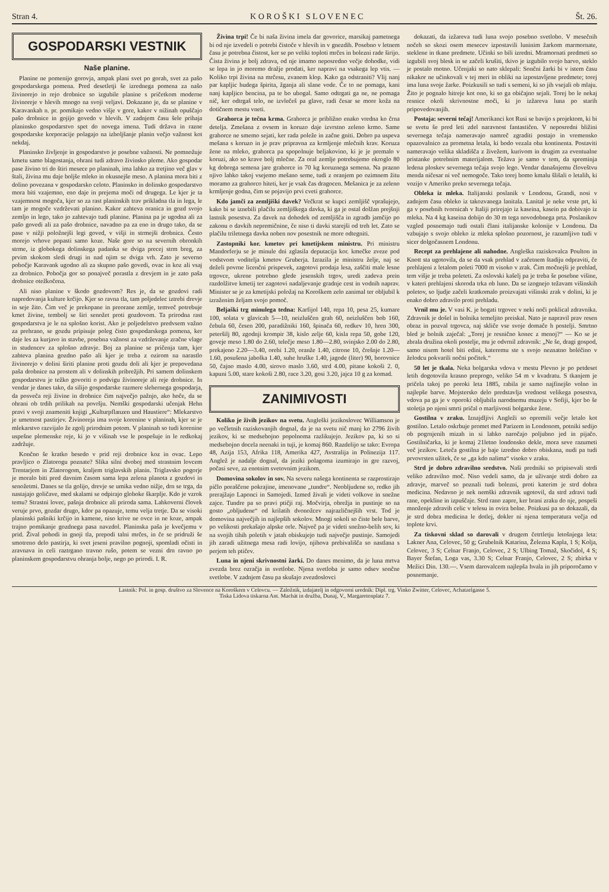Stran 4. K O R O Š K I S L O V E N E C Št. 26.
GOSPODARSKI VESTNIK
Naše planine.
Planine ne pomenijo gorovja, ampak plani svet po gorah, svet za pašo gospodarskega pomena. Pred desetletji še izrednega pomena za našo živinorejo in rejo drobnice so izgubile planine s pričetkom moderne živinoreje v hlevih mnogo na svoji veljavi. Dokazano je, da se planine v Karavankah n. pr. pomikajo vedno višje v gore, kakor v nižinah opuščajo pašo drobnice in gojijo govedo v hlevih. V zadnjem času šele prihaja planinsko gospodarstvo spet do novega imena. Tudi država in razne gospodarske korporacije polagajo na izboljšanje planin večjo važnost kot nekdaj.
Planinsko življenje in gospodarstvo je posebne važnosti. Ne pomnožuje kmetu samo blagostanja, ohrani tudi zdravo živinsko pleme. Ako gospodar pase živino tri do štiri mesece po planinah, ima lahko za tretjino več glav v štali, živina mu daje boljše mleko in okusnejše meso. A planina mora biti z dolino povezana v gospodarsko celoto. Planinsko in dolinsko gospodarstvo mora biti vzajemno, eno daje in prejema moči od drugega. Le kjer je ta vzajemnost mogoča, kjer so za rast planinskih trav prikladna tla in lega, le tam je mogoče vzdrževati planino. Kakor zahteva oranica in gozd svojo zemljo in lego, tako jo zahtevajo tudi planine. Planina pa je ugodna ali za pašo govedi ali za pašo drobnice, navadno pa za eno in drugo tako, da se pase v nižji položnejši legi goved, v višji in strmejši drobnica. Često morejo vrhove popasti samo koze. Naše gore so na severnih obronkih strme, iz globokega dolinskega padanka se dviga precej strm breg, za prvim skokom sledi drugi in nad njim se dviga vrh. Zato je severno pobočje Karavank ugodno ali za skupno pašo govedi, ovac in koz ali vsaj za drobnico. Pobočja gor so ponajveč porastla z drevjem in je zato paša drobnice otežkočena.
Ali niso planine v škodo gozdovom? Res je, da se gozdovi radi napredovanja kulture krčijo. Kjer so ravna tla, tam poljedelec iztrebi drevje in seje žito. Čim več je prekopane in preorane zemlje, temveč potrebuje kmet živine, tembolj se širi senožet proti gozdovom. Ta prirodna rast gospodarstva je le na splošno korist. Ako je poljedelstvo predvsem važno za prehrano, se gozdu pripisuje poleg čisto gospodarskega pomena, ker daje les za kurjavo in stavbe, posebna važnost za vzdrževanje zračne vlage in studencev za splošno zdravje. Boj za planine se pričenja tam, kjer zahteva planina gozdno pašo ali kjer je treba z ozirom na narastlo živinorejo v dolini širiti planine proti gozdu doli ali kjer je prepovedana paša drobnice na prostem ali v dolinskih pribrežjih. Pri samem dolinskem gospodarstvu je težko govoriti o podvigu živinoreje ali reje drobnice. In vendar je danes tako, da silijo gospodarske razmere slehernega gospodarja, da posveča reji živine in drobnice čim največjo pažnjo, ako hoče, da se ohrani ob trdih prilikah na površju. Nemški gospodarski učenjak Hehn pravi v svoji znameniti knjigi „Kulturpflanzen und Haustiere“: Mlekarstvo je umetnost pastirjev. Živinoreja ima svoje korenine v planinah, kjer se je mlekarstvo razvijalo že zgolj prirodnim potom. V planinah so tudi korenine uspešne plemenske reje, ki jo v višinah vse le pospešuje in le redkokaj zadržuje.
Končno še kratko besedo v prid reji drobnice koz in ovac. Lepo pravljico o Zlatorogu poznate? Slika silni dvoboj med strastnim lovcem Trentarjem in Zlatorogom, kraljem triglavskih planin. Triglavsko pogorje je moralo biti pred davnim časom sama lepa zelena planota z gozdovi in senožetmi. Danes se tla golijo, drevje se umika vedno nižje, drn se trga, da nastajajo goličave, med skalami se odpirajo globoke škarplje. Kdo je vzrok temu? Strastni lovec, pašnja drobnice ali priroda sama. Lahkoverni človek veruje prvo, gozdar drugo, kdor pa opazuje, temu velja tretje. Da se visoki planinski pašniki krčijo in kamene, niso krive ne ovce in ne koze, ampak trajno pomikanje gozdnega pasa navzdol. Planinska paša je kvečjemu v prid. Žival pohodi in gnoji tla, prepodi talni mrčes, in če se pridruži še smotreno delo pastirja, ki svet jeseni pravilno pognoji, spomladi očisti in zravnava in celi raztrgano travno rušo, potem se vezni drn ravno po planinskem gospodarstvu ohranja bolje, nego po prirodi. I. R.
Živina trpi! Če bi naša živina imela dar govorice, marsikaj pametnega bi od nje izvedeli o potrebi čistoče v hlevih in v gnezdih. Posebno v letnem času je potrebna čistost, ker se po veliki toploti mrčes in bolezni rade širijo. Čista živina je bolj zdrava, od nje imamo neposredno večje dohodke, vidi se lepa in jo moremo dražje prodati, ker napravi na vsakega lep vtis. — Koliko trpi živina na mrčesu, zvanem klop. Kako ga odstraniti? Vlij nanj par kapljic hudega špirita, žganja ali slane vode. Če to ne pomaga, kani nanj kapljico bencina, pa te bo ubogal. Samo odtrgati ga ne, ne pomaga nič, ker odtrgaš telo, ne izvlečeš pa glave, radi česar se more koža na dotičnem mestu vneti.
Grahorca je tečna krma. Grahorca je približno enako vredna ko črna detelja. Zmešana z ovsem in koruzo daje izvrstno zeleno krmo. Same grahorce ne smemo sejati, ker rada poleže in začne gniti. Dobro pa uspeva mešana s koruzo in je prav pripravna za krmljenje mlečnih krav. Koruza žene na mleko, grahorca pa spopolnuje beljakovino, ki je je premalo v koruzi, ako so krave bolj mlečne. Za oral zemlje potrebujemo okroglo 80 kg dobrega semena jare grahorce in 70 kg koruznega semena. Na prazno njivo lahko takoj vsejemo mešano seme, tudi z oranjem po ozimnem žitu moramo za grahorco hiteti, ker je vsak čas dragocen. Mešanica je za zeleno krmljenje godna, čim se pojavijo prvi cveti grahorce.
Kdo jamči za zemljiški davek? Večkrat se kupci zemljišč vprašujejo, kako bi se iznebili plačilu zemljiškega davka, ki ga je ostal dolžan prejšnji lastnik posestva. Za davek na dohodek od zemljišča in zgradb jamčijo po zakonu o davkih nepremičnine, če niso ti davki starejši od treh let. Zato se plačilu triletnega davka noben nov posestnik ne more odtegniti.
Zastopniki kor. kmetov pri kmetijskem ministru. Pri ministru Mandorferju se je minule dni zglasila deputacija kor. kmečke zveze pod vodstvom voditelja kmetov Gruberja. Izrazila je ministru želje, naj se deželi povrne licenčni prispevek, zagotovi prodaja lesa, zaščiti male lesne trgovce, ukrene potrebno glede jesenskih trgov, uredi zadeva prein razdolžitve kmetij ter zagotovi nadaljevanje gradnje cest in vodnih naprav. Minister se je za kmetijski položaj na Koroškem zelo zanimal ter obljubil k izraženim željam svojo pomoč.
Beljaški trg minulega tedna: Karfijol 140, repa 10, pesa 25, kumare 100, solata v glavicah 5—10, neizluščen grah 60, neizluščen bob 160, čebula 60, česen 200, paradižniki 160, špinača 60, redkev 10, hren 300, peteršilj 80, zgodnji krompir 38, kislo zelje 60, kisla repa 50, gobe 120, goveje meso 1.80 do 2.60, telečje meso 1.80—2.80, svinjsko 2.00 do 2.80, prekajeno 2.20—3.40, orehi 1.20, oranže 1.40, citrone 10, črešnje 1.20—1.60, posušena jabolka 1.40, suhe hruške 1.40, jagode (liter) 90, borovnice 50, čajno maslo 4.00, sirovo maslo 3.60, strd 4.00, pitane kokoši 2. 0, kapuni 5.00, stare kokoši 2.80, race 3.20, gosi 3.20, jajca 10 g za komad.
ZANIMIVOSTI
Koliko je živih jezikov na svetu. Angleški jezikoslovec Williamson je po večletnih raziskovanjih dognal, da je na svetu nič manj ko 2796 živih jezikov, ki se medsebojno popolnoma razlikujejo. Jezikov pa, ki so si medsebojno docela neenaki in tuji, je komaj 860. Razdelijo se tako: Evropa 48, Azija 153, Afrika 118, Amerika 427, Avstralija in Polinezija 117. Anglež je nadalje dognal, da jeziki polagoma izumirajo in gre razvoj, počasi seve, za enotnim svetovnim jezikom.
Domovina sokolov in sov. Na severu našega kontinenta se razprostirajo pičlo poraščene pokrajine, imenovane „tundre“. Neobljudene so, redko jih prerajžajo Laponci in Samojedi. Izmed živali je videti volkove in snežne zajce. Tundre pa so pravi ptičji raj. Močvirja, obrežja in pustinje so na gosto „obljudene“ od krilatih dvonožcev najrazličnejših vrst. Tod je domovina največjih in najlepših sokolov. Mnogi sokoli so čiste bele barve, po velikosti prekašajo alpske orle. Največ pa je videti snežno-belih sov, ki na svojih tihih poletih v jatah obiskujejo tudi največje pustinje. Samojedi jih zaradi užitnega mesa radi lovijo, njihova prebivališča so nastlana s perjem teh ptičev.
Luna in njeni skrivnostni žarki. Do danes menimo, da je luna mrtva zvezda brez ozračja in svetlobe. Njena svetloba je samo odsev sončne svetlobe. V zadnjem času pa skušajo zvezdoslovci
dokazati, da izžareva tudi luna svojo posebno svetlobo. V mesečnih nočeh so skozi osem mesecev izpostavili luninim žarkom marmornate, steklene in tkane predmete. Učinki so bili izredni. Mramornati predmeti so izgubili svoj blesk in se začeli krušiti, tkivo je izgubilo svojo barvo, steklo je postalo motno. Učenjaki so nato sklepali: Sončni žarki bi v istem času nikakor ne učinkovali v tej meri in obliki na izpostavljene predmete; torej ima luna svoje žarke. Poizkusili so tudi s semeni, ki so jih vsejali ob mlaju. Žito je pognalo hitreje kot ono, ki so ga običajno sejali. Torej bo le nekaj resnice okoli skrivnostne moči, ki jo izžareva luna po starih pripovedovanjih.
Postaja: severni tečaj! Amerikanci kot Rusi se bavijo s projektom, ki bi se svetu še pred leti zdel naravnost fantastičen. V neposredni bližini severnega tečaja nameravajo namreč zgraditi postajo in vremensko opazovalnico za prometna letala, ki bodo vezala oba kontinenta. Postaviti nameravajo velika skladišča z živežem, kurivom in drugim za eventualne pristanke potrebnim materijalom. Težava je samo v tem, da spreminja ledena ploskev severnega tečaja svojo lego. Vendar današnjemu človeštvu menda ničesar ni več nemogoče. Tako torej bomo kmalu šlišali o letalih, ki vozijo v Ameriko preko severnega tečaja.
Obleka iz mleka. Italijanski poslanik v Londonu, Grandi, nosi v zadnjem času obleko iz takozvanega lanitala. Lanital je neke vrste prt, ki ga v posebnih tvornicah v Italiji prirejajo iz kaseina, kasein pa dobivajo iz mleka. Na 4 kg kaseina dobijo do 30 m tega novodobnega prta. Poslanikov vzgled posnemajo tudi ostali člani italijanske kolonije v Londonu. Da vzbujajo s svojo obleko iz mleka splošno pozornost, je razumljivo tudi v sicer dolgočasnem Londonu.
Recept za prehlajene ali nahodne. Angleška raziskovalca Poulton in Knott sta ugotovila, da se da vsak prehlad v začetnem štadiju odpraviti, če prehlajeni z letalom poleti 7000 m visoko v zrak. Čim močnejši je prehlad, tem višje je treba poleteti. Za oslovski kašelj pa je treba še posebne višine, v kateri prehlajeni skoroda trka ob luno. Da se izognejo težavam višinskih poletov, so ljudje začeli kratkomalo proizvajati višinski zrak v dolini, ki je enako dobro zdravilo proti prehladu.
Vrnil mu je. V vasi K. je bogati trgovec v neki noči poklical zdravnika. Zdravnik je došel in bolnika temeljito preiskal. Nato je napravil prav resen obraz in pozval trgovca, naj skliče vse svoje domače h postelji. Smrtno bled je bolnik zaječal: „Torej je resnično konec z menoj?“ — Ko se je zbrala družina okoli postelje, mu je odvrnil zdravnik: „Ne še, dragi gospod, samo nisem hotel biti edini, kateremu ste s svojo neznatno boléčino v želodcu pokvarili nočni počitek.“
50 let je tkala. Neka bolgarska vdova v mestu Plevno je po petdeset letih dogotovila krasno preprogo, veliko 54 m v kvadratu. S tkanjem je pričela takoj po poroki leta 1885, rabila je samo najfinejšo volno in najlepše barve. Mojstersko delo predstavlja vrednost velikega posestva, vdova pa ga je v oporoki obljubila narodnemu muzeju v Sofiji, kjer bo še stoletja po njeni smrti pričal o marljivosti bolgarske žene.
Gostilna v zraku. Iznajdljivi Angleži so opremili večje letalo kot gostilno. Letalo oskrbuje promet med Parizem in Londonom, potniki sedijo ob pogrnjenih mizah in si lahko naročajo poljubno jed in pijačo. Gostilničarka, ki je komaj 21letno londonsko dekle, mora seve razumeti več jezikov. Leteča gostilna je baje izredno dobro obiskana, nudi pa tudi prvovrsten užitek, če se „ga kdo nalima“ visoko v zraku.
Strd je dobro zdravilno sredstvo. Naši predniki so pripisovali strdi veliko zdravilno moč. Niso vedeli samo, da je uživanje strdi dobro za zdravje, marveč so poznali tudi bolezni, proti katerim je strd dobra medicina. Nedavno je nek nemški zdravnik ugotovil, da strd zdravi tudi rane, opekline in izpuščaje. Strd rano zapre, ker brani zraku do nje, pospeši množenje zdravih celic v telesu in ovira bolne. Poizkusi pa so dokazali, da je strd dobra medicina le dotlej, dokler ni njena temperatura večja od toplote krvi.
Za tiskovni sklad so darovali v drugem četrtletju letošnjega leta: Lakner Ana, Celovec, 50 g; Grubelnik Katarina, Železna Kapla, 1 S; Kolja, Celovec, 3 S; Celnar Franjo, Celovec, 2 S; Ulbing Tomaž, Skočidol, 4 S; Bayer Štefan, Loga vas, 3.30 S; Celnar Franjo, Celovec, 2 S; zbirka v Mežici Din. 130.—. Vsem darovalcem najlepša hvala in jih priporočamo v posnemanje.
Lastnik: Pol. in gosp. društvo za Slovence na Koroškem v Celovcu. — Založnik, izdajatelj in odgovorni urednik: Dipl. trg. Vinko Zwitter, Celovec, Achatzelgasse 5.
Tiska Lidova tiskarna Ant. Machát in družba, Dunaj, V., Margaretenplatz 7.